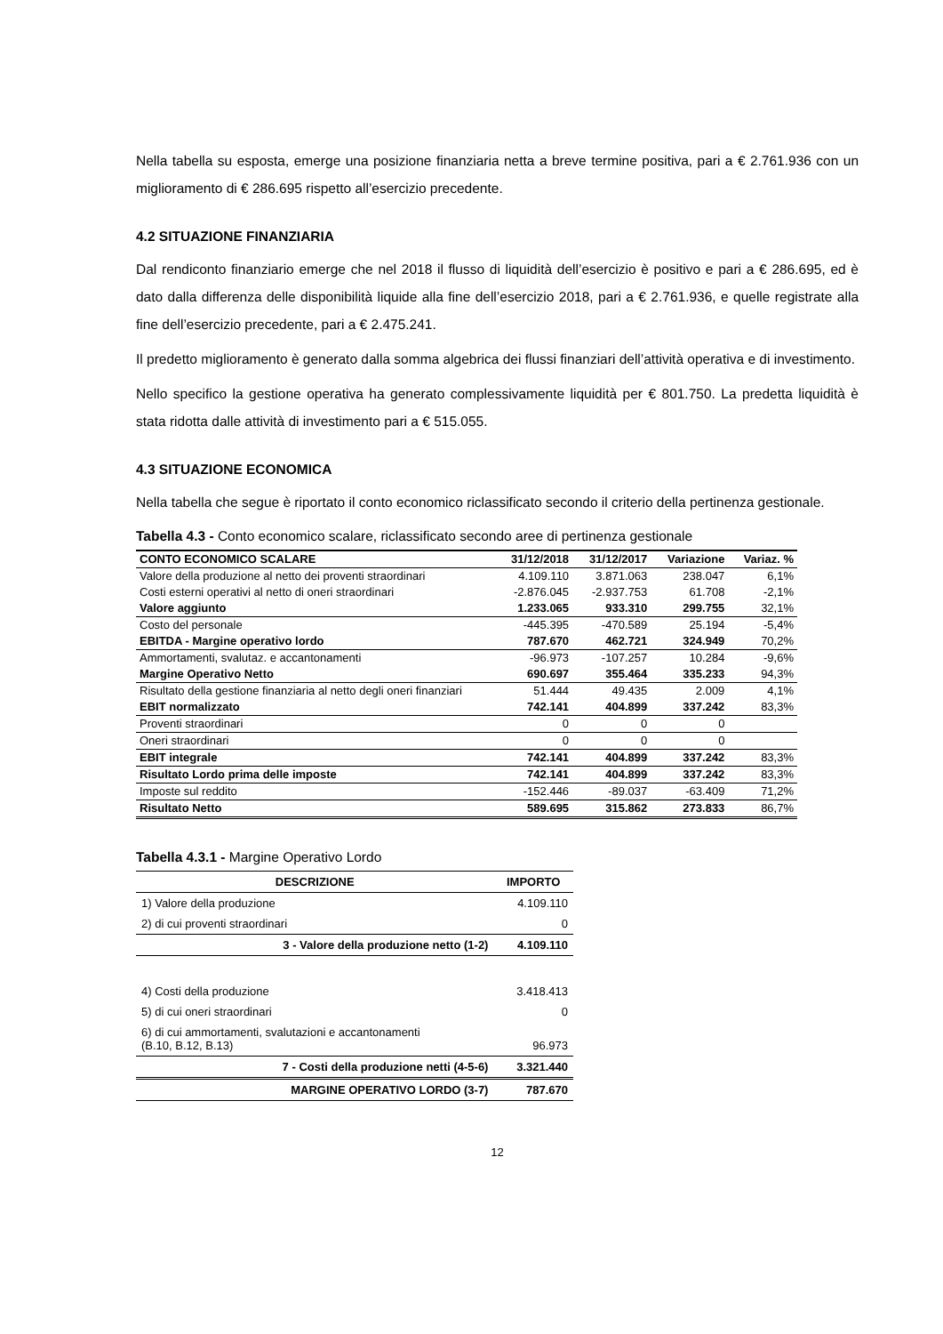Nella tabella su esposta, emerge una posizione finanziaria netta a breve termine positiva, pari a € 2.761.936 con un miglioramento di € 286.695 rispetto all’esercizio precedente.
4.2 SITUAZIONE FINANZIARIA
Dal rendiconto finanziario emerge che nel 2018 il flusso di liquidità dell’esercizio è positivo e pari a € 286.695, ed è dato dalla differenza delle disponibilità liquide alla fine dell’esercizio 2018, pari a € 2.761.936, e quelle registrate alla fine dell’esercizio precedente, pari a € 2.475.241.
Il predetto miglioramento è generato dalla somma algebrica dei flussi finanziari dell’attività operativa e di investimento.
Nello specifico la gestione operativa ha generato complessivamente liquidità per € 801.750. La predetta liquidità è stata ridotta dalle attività di investimento pari a € 515.055.
4.3 SITUAZIONE ECONOMICA
Nella tabella che segue è riportato il conto economico riclassificato secondo il criterio della pertinenza gestionale.
Tabella 4.3 - Conto economico scalare, riclassificato secondo aree di pertinenza gestionale
| CONTO ECONOMICO SCALARE | 31/12/2018 | 31/12/2017 | Variazione | Variaz. % |
| --- | --- | --- | --- | --- |
| Valore della produzione al netto dei proventi straordinari | 4.109.110 | 3.871.063 | 238.047 | 6,1% |
| Costi esterni operativi al netto di oneri straordinari | -2.876.045 | -2.937.753 | 61.708 | -2,1% |
| Valore aggiunto | 1.233.065 | 933.310 | 299.755 | 32,1% |
| Costo del personale | -445.395 | -470.589 | 25.194 | -5,4% |
| EBITDA - Margine operativo lordo | 787.670 | 462.721 | 324.949 | 70,2% |
| Ammortamenti, svalutaz. e accantonamenti | -96.973 | -107.257 | 10.284 | -9,6% |
| Margine Operativo Netto | 690.697 | 355.464 | 335.233 | 94,3% |
| Risultato della gestione finanziaria al netto degli oneri finanziari | 51.444 | 49.435 | 2.009 | 4,1% |
| EBIT normalizzato | 742.141 | 404.899 | 337.242 | 83,3% |
| Proventi straordinari | 0 | 0 | 0 | |
| Oneri straordinari | 0 | 0 | 0 | |
| EBIT integrale | 742.141 | 404.899 | 337.242 | 83,3% |
| Risultato Lordo prima delle imposte | 742.141 | 404.899 | 337.242 | 83,3% |
| Imposte sul reddito | -152.446 | -89.037 | -63.409 | 71,2% |
| Risultato Netto | 589.695 | 315.862 | 273.833 | 86,7% |
Tabella 4.3.1 - Margine Operativo Lordo
| DESCRIZIONE | IMPORTO |
| --- | --- |
| 1) Valore della produzione | 4.109.110 |
| 2) di cui proventi straordinari | 0 |
| 3 - Valore della produzione netto (1-2) | 4.109.110 |
| 4) Costi della produzione | 3.418.413 |
| 5) di cui oneri straordinari | 0 |
| 6) di cui ammortamenti, svalutazioni e accantonamenti (B.10, B.12, B.13) | 96.973 |
| 7 - Costi della produzione netti (4-5-6) | 3.321.440 |
| MARGINE OPERATIVO LORDO (3-7) | 787.670 |
12